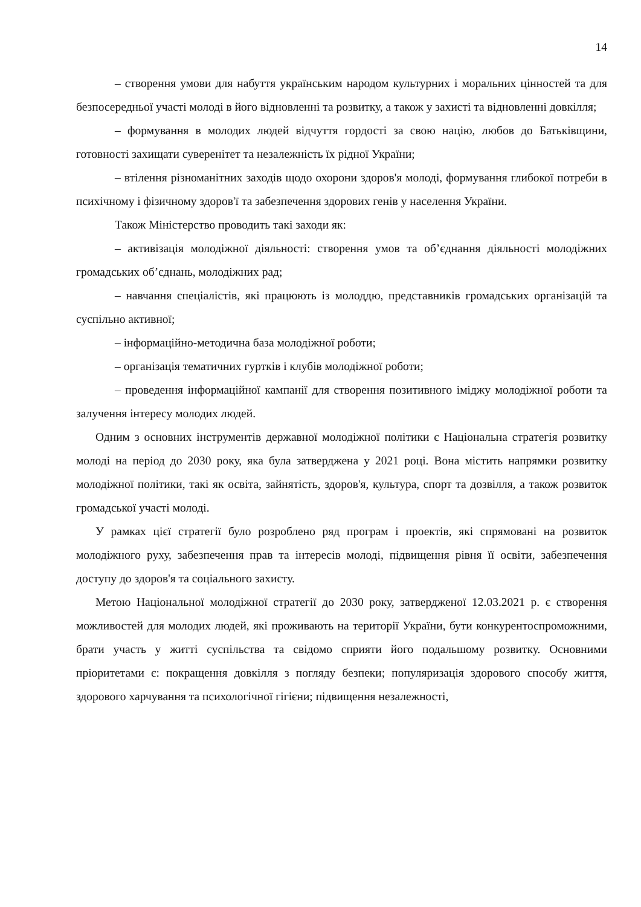14
– створення умови для набуття українським народом культурних і моральних цінностей та для безпосередньої участі молоді в його відновленні та розвитку, а також у захисті та відновленні довкілля;
– формування в молодих людей відчуття гордості за свою націю, любов до Батьківщини, готовності захищати суверенітет та незалежність їх рідної України;
– втілення різноманітних заходів щодо охорони здоров'я молоді, формування глибокої потреби в психічному і фізичному здоров'ї та забезпечення здорових генів у населення України.
Також Міністерство проводить такі заходи як:
– активізація молодіжної діяльності: створення умов та об’єднання діяльності молодіжних громадських об’єднань, молодіжних рад;
– навчання спеціалістів, які працюють із молоддю, представників громадських організацій та суспільно активної;
– інформаційно-методична база молодіжної роботи;
– організація тематичних гуртків і клубів молодіжної роботи;
– проведення інформаційної кампанії для створення позитивного іміджу молодіжної роботи та залучення інтересу молодих людей.
Одним з основних інструментів державної молодіжної політики є Національна стратегія розвитку молоді на період до 2030 року, яка була затверджена у 2021 році. Вона містить напрямки розвитку молодіжної політики, такі як освіта, зайнятість, здоров'я, культура, спорт та дозвілля, а також розвиток громадської участі молоді.
У рамках цієї стратегії було розроблено ряд програм і проектів, які спрямовані на розвиток молодіжного руху, забезпечення прав та інтересів молоді, підвищення рівня її освіти, забезпечення доступу до здоров'я та соціального захисту.
Метою Національної молодіжної стратегії до 2030 року, затвердженої 12.03.2021 р. є створення можливостей для молодих людей, які проживають на території України, бути конкурентоспроможними, брати участь у житті суспільства та свідомо сприяти його подальшому розвитку. Основними пріоритетами є: покращення довкілля з погляду безпеки; популяризація здорового способу життя, здорового харчування та психологічної гігієни; підвищення незалежності,